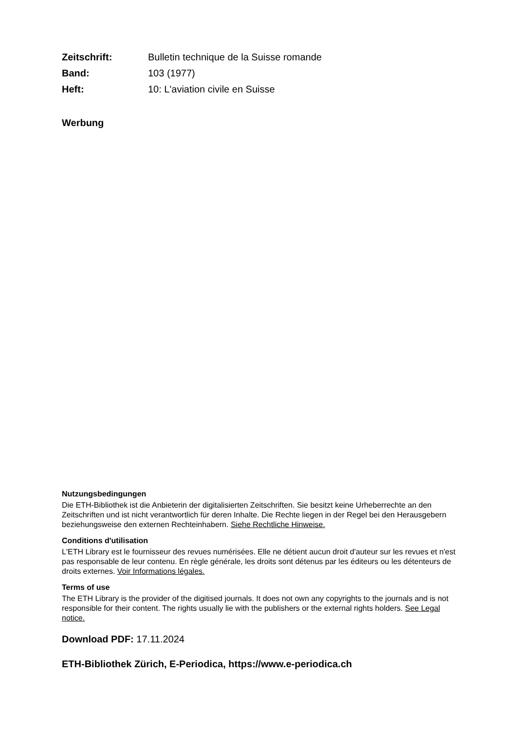| Zeitschrift: | Bulletin technique de la Suisse romande |
| Band: | 103 (1977) |
| Heft: | 10: L'aviation civile en Suisse |
Werbung
Nutzungsbedingungen
Die ETH-Bibliothek ist die Anbieterin der digitalisierten Zeitschriften. Sie besitzt keine Urheberrechte an den Zeitschriften und ist nicht verantwortlich für deren Inhalte. Die Rechte liegen in der Regel bei den Herausgebern beziehungsweise den externen Rechteinhabern. Siehe Rechtliche Hinweise.
Conditions d'utilisation
L'ETH Library est le fournisseur des revues numérisées. Elle ne détient aucun droit d'auteur sur les revues et n'est pas responsable de leur contenu. En règle générale, les droits sont détenus par les éditeurs ou les détenteurs de droits externes. Voir Informations légales.
Terms of use
The ETH Library is the provider of the digitised journals. It does not own any copyrights to the journals and is not responsible for their content. The rights usually lie with the publishers or the external rights holders. See Legal notice.
Download PDF: 17.11.2024
ETH-Bibliothek Zürich, E-Periodica, https://www.e-periodica.ch